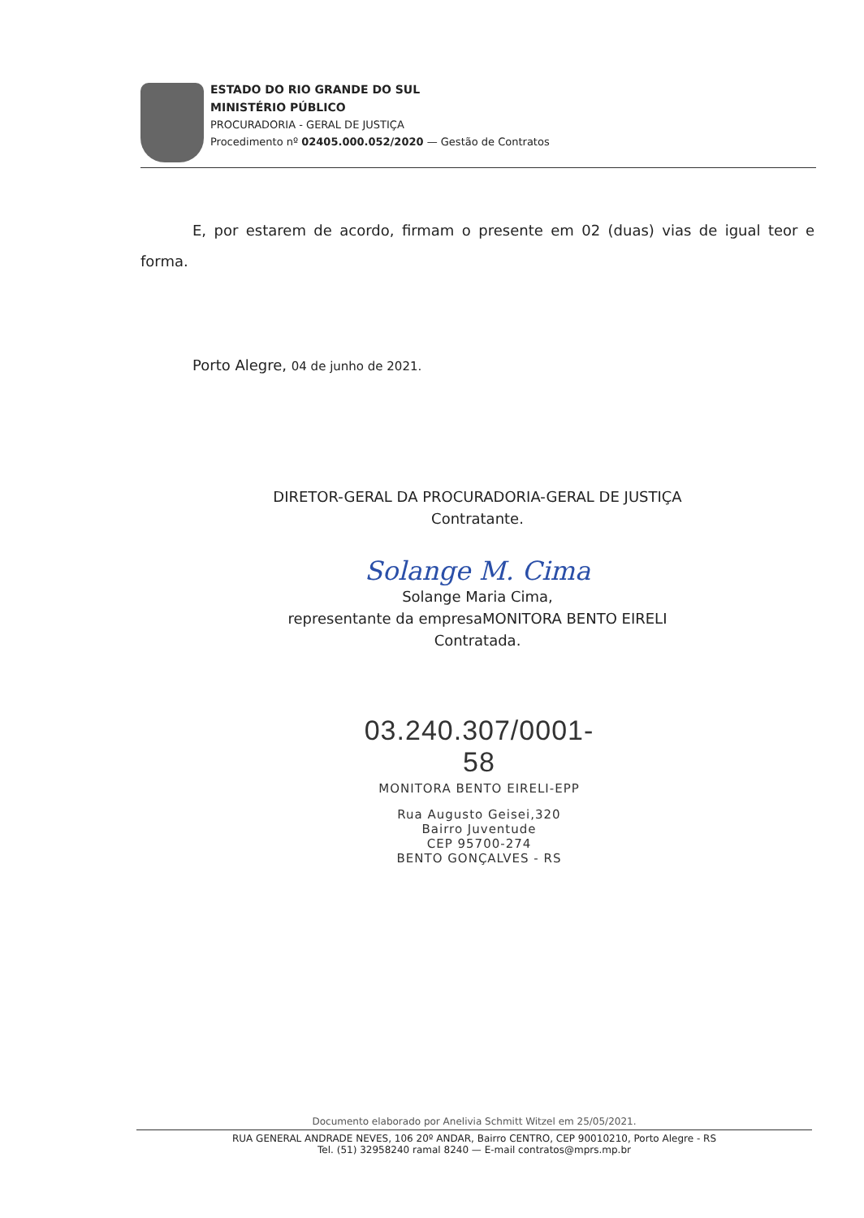ESTADO DO RIO GRANDE DO SUL
MINISTÉRIO PÚBLICO
PROCURADORIA - GERAL DE JUSTIÇA
Procedimento nº 02405.000.052/2020 — Gestão de Contratos
E, por estarem de acordo, firmam o presente em 02 (duas) vias de igual teor e forma.
Porto Alegre, 04 de junho de 2021.
DIRETOR-GERAL DA PROCURADORIA-GERAL DE JUSTIÇA
Contratante.
Solange M. Cima
Solange Maria Cima,
representante da empresaMONITORA BENTO EIRELI
Contratada.
03.240.307/0001-58
MONITORA BENTO EIRELI-EPP
Rua Augusto Geisei,320
Bairro Juventude
CEP 95700-274
BENTO GONÇALVES - RS
Documento elaborado por Anelivia Schmitt Witzel em 25/05/2021.
RUA GENERAL ANDRADE NEVES, 106 20º ANDAR, Bairro CENTRO, CEP 90010210, Porto Alegre - RS
Tel. (51) 32958240 ramal 8240 — E-mail contratos@mprs.mp.br